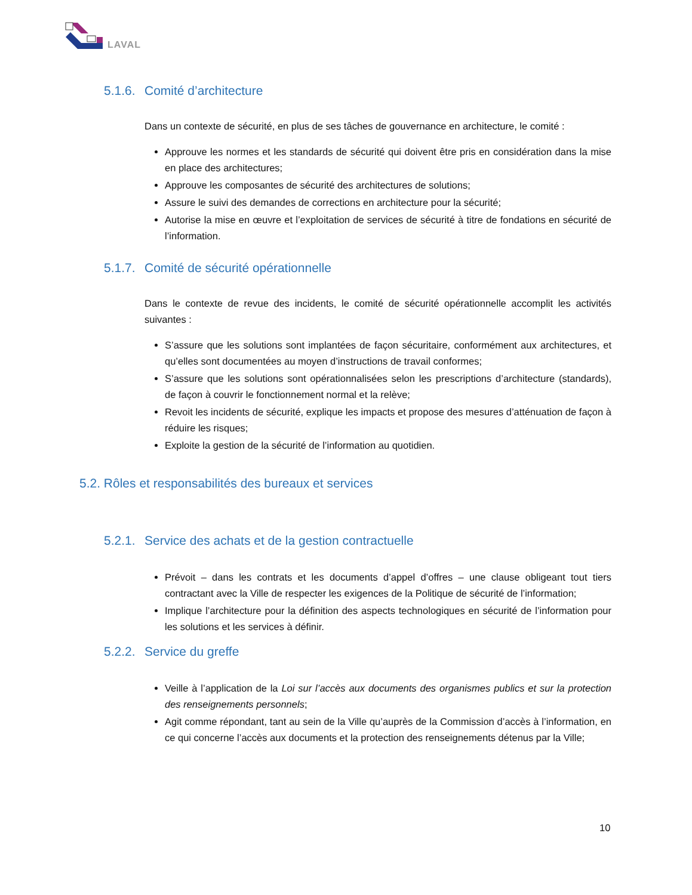LAVAL
5.1.6. Comité d’architecture
Dans un contexte de sécurité, en plus de ses tâches de gouvernance en architecture, le comité :
Approuve les normes et les standards de sécurité qui doivent être pris en considération dans la mise en place des architectures;
Approuve les composantes de sécurité des architectures de solutions;
Assure le suivi des demandes de corrections en architecture pour la sécurité;
Autorise la mise en œuvre et l’exploitation de services de sécurité à titre de fondations en sécurité de l’information.
5.1.7. Comité de sécurité opérationnelle
Dans le contexte de revue des incidents, le comité de sécurité opérationnelle accomplit les activités suivantes :
S’assure que les solutions sont implantées de façon sécuritaire, conformément aux architectures, et qu’elles sont documentées au moyen d’instructions de travail conformes;
S’assure que les solutions sont opérationnalisées selon les prescriptions d’architecture (standards), de façon à couvrir le fonctionnement normal et la relève;
Revoit les incidents de sécurité, explique les impacts et propose des mesures d’atténuation de façon à réduire les risques;
Exploite la gestion de la sécurité de l’information au quotidien.
5.2. Rôles et responsabilités des bureaux et services
5.2.1. Service des achats et de la gestion contractuelle
Prévoit – dans les contrats et les documents d’appel d’offres – une clause obligeant tout tiers contractant avec la Ville de respecter les exigences de la Politique de sécurité de l’information;
Implique l’architecture pour la définition des aspects technologiques en sécurité de l’information pour les solutions et les services à définir.
5.2.2. Service du greffe
Veille à l’application de la Loi sur l’accès aux documents des organismes publics et sur la protection des renseignements personnels;
Agit comme répondant, tant au sein de la Ville qu’auprès de la Commission d’accès à l’information, en ce qui concerne l’accès aux documents et la protection des renseignements détenus par la Ville;
10